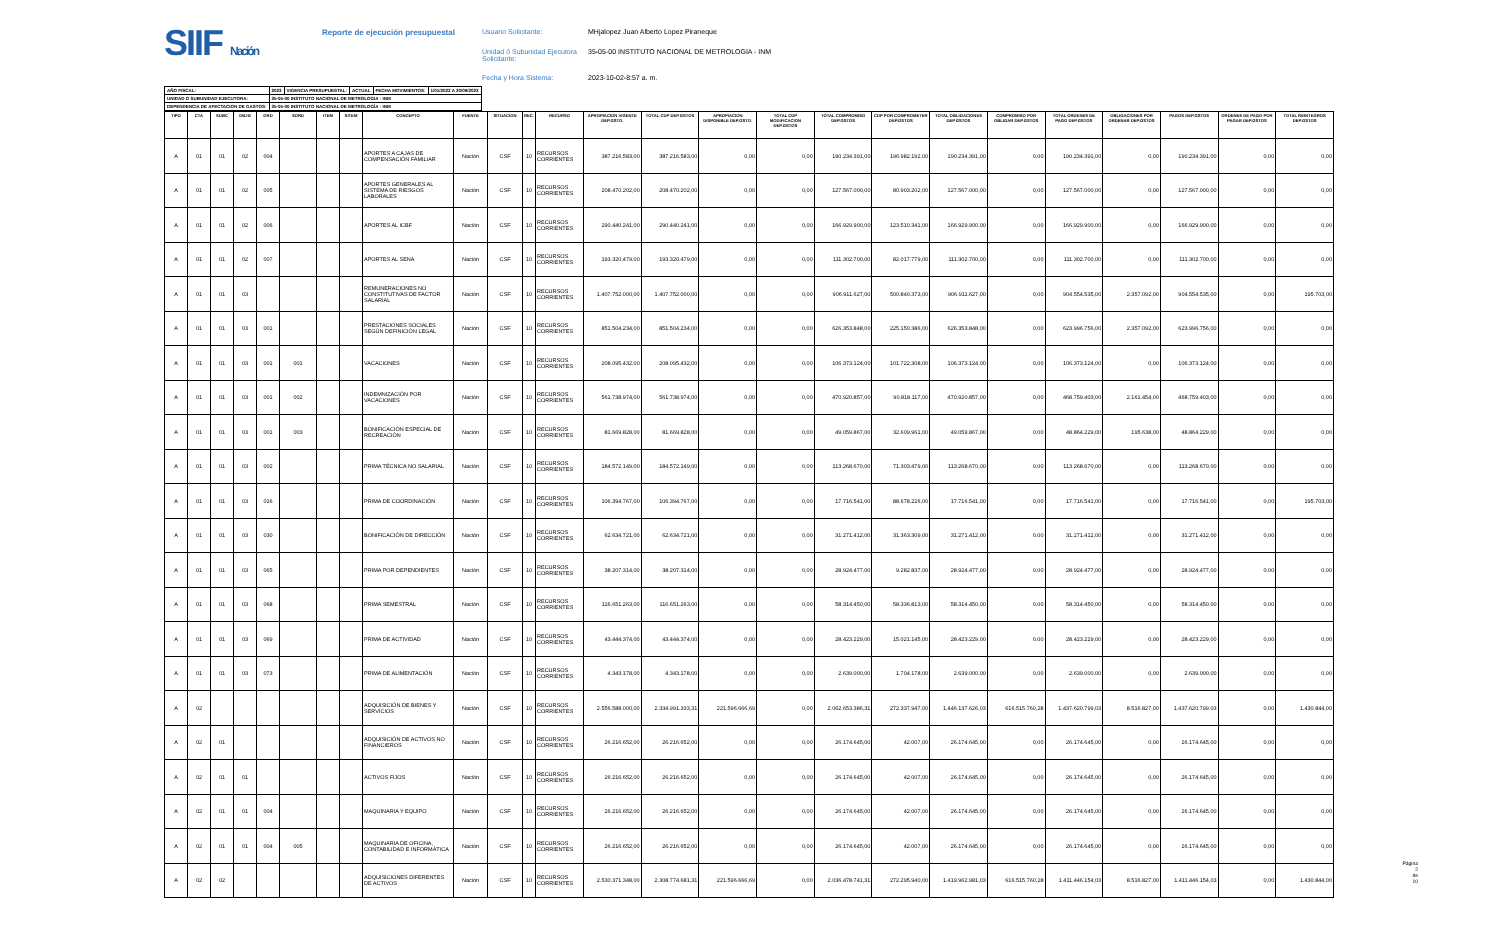SIIF Nación
Reporte de ejecución presupuestal Usuario Solicitante:
MHjalopez Juan Alberto Lopez Piraneque
Unidad ó Subunidad Ejecutora Solicitante:
35-05-00 INSTITUTO NACIONAL DE METROLOGIA - INM
Fecha y Hora Sistema:
2023-10-02-8:57 a. m.
| AÑO FISCAL: | 2023 | VIGENCIA PRESUPUESTAL: | ACTUAL | FECHA MOVIMIENTOS: | 1/01/2023 A 30/09/2023 |
| UNIDAD O SUBUNIDAD EJECUTORA: | 35-05-00 INSTITUTO NACIONAL DE METROLOGIA - INM | | | | |
| DEPENDENCIA DE AFECTACION DE GASTOS: | 35-05-00 INSTITUTO NACIONAL DE METROLOGÍA - INM | | | | |
| TIPO | CTA | SUBC | OBJG | ORD | SORD | ITEM | SITEM | CONCEPTO | FUENTE | SITUACION | REC. | RECURSO | APROPIACION VIGENTE DEP.GSTO. | TOTAL CDP DEP.GSTOS | APROPIACION DISPONIBLE DEP.GSTO. | TOTAL CDP MODIFICACION DEP.GSTOS | TOTAL COMPROMISO DEP.GSTOS | CDP POR COMPROMETER DEP.GSTOS | TOTAL OBLIGACIONES DEP.GSTOS | COMPROMISO POR OBLIGAR DEP.GSTOS | TOTAL ORDENES DE PAGO DEP.GSTOS | OBLIGACIONES POR ORDENAR DEP.GSTOS | PAGOS DEP.GSTOS | ORDENES DE PAGO POR PAGAR DEP.GSTOS | TOTAL REINTEGROS DEP.GSTOS |
| --- | --- | --- | --- | --- | --- | --- | --- | --- | --- | --- | --- | --- | --- | --- | --- | --- | --- | --- | --- | --- | --- | --- | --- | --- | --- |
| A | 01 | 01 | 02 | 004 | | | | APORTES A CAJAS DE COMPENSACIÓN FAMILIAR | Nación | CSF | 10 | RECURSOS CORRIENTES | 387.216.583,00 | 387.216.583,00 | 0,00 | 0,00 | 190.234.391,00 | 196.982.192,00 | 190.234.391,00 | 0,00 | 190.234.391,00 | 0,00 | 190.234.391,00 | 0,00 | 0,00 |
| A | 01 | 01 | 02 | 005 | | | | APORTES GENERALES AL SISTEMA DE RIESGOS LABORALES | Nación | CSF | 10 | RECURSOS CORRIENTES | 208.470.202,00 | 208.470.202,00 | 0,00 | 0,00 | 127.567.000,00 | 80.903.202,00 | 127.567.000,00 | 0,00 | 127.567.000,00 | 0,00 | 127.567.000,00 | 0,00 | 0,00 |
| A | 01 | 01 | 02 | 006 | | | | APORTES AL ICBF | Nación | CSF | 10 | RECURSOS CORRIENTES | 290.440.241,00 | 290.440.241,00 | 0,00 | 0,00 | 166.929.900,00 | 123.510.341,00 | 166.929.900,00 | 0,00 | 166.929.900,00 | 0,00 | 166.929.900,00 | 0,00 | 0,00 |
| A | 01 | 01 | 02 | 007 | | | | APORTES AL SENA | Nación | CSF | 10 | RECURSOS CORRIENTES | 193.320.479,00 | 193.320.479,00 | 0,00 | 0,00 | 111.302.700,00 | 82.017.779,00 | 111.302.700,00 | 0,00 | 111.302.700,00 | 0,00 | 111.302.700,00 | 0,00 | 0,00 |
| A | 01 | 01 | 03 | | | | | REMUNERACIONES NO CONSTITUTIVAS DE FACTOR SALARIAL | Nación | CSF | 10 | RECURSOS CORRIENTES | 1.407.752.000,00 | 1.407.752.000,00 | 0,00 | 0,00 | 906.911.627,00 | 500.840.373,00 | 906.911.627,00 | 0,00 | 904.554.535,00 | 2.357.092,00 | 904.554.535,00 | 0,00 | 195.703,00 |
| A | 01 | 01 | 03 | 001 | | | | PRESTACIONES SOCIALES SEGÚN DEFINICIÓN LEGAL | Nación | CSF | 10 | RECURSOS CORRIENTES | 851.504.234,00 | 851.504.234,00 | 0,00 | 0,00 | 626.353.848,00 | 225.150.386,00 | 626.353.848,00 | 0,00 | 623.996.756,00 | 2.357.092,00 | 623.996.756,00 | 0,00 | 0,00 |
| A | 01 | 01 | 03 | 001 | 001 | | | VACACIONES | Nación | CSF | 10 | RECURSOS CORRIENTES | 208.095.432,00 | 208.095.432,00 | 0,00 | 0,00 | 106.373.124,00 | 101.722.308,00 | 106.373.124,00 | 0,00 | 106.373.124,00 | 0,00 | 106.373.124,00 | 0,00 | 0,00 |
| A | 01 | 01 | 03 | 001 | 002 | | | INDEMNIZACIÓN POR VACACIONES | Nación | CSF | 10 | RECURSOS CORRIENTES | 561.738.974,00 | 561.738.974,00 | 0,00 | 0,00 | 470.920.857,00 | 90.818.117,00 | 470.920.857,00 | 0,00 | 468.759.403,00 | 2.161.454,00 | 468.759.403,00 | 0,00 | 0,00 |
| A | 01 | 01 | 03 | 001 | 003 | | | BONIFICACIÓN ESPECIAL DE RECREACIÓN | Nación | CSF | 10 | RECURSOS CORRIENTES | 81.669.828,00 | 81.669.828,00 | 0,00 | 0,00 | 49.059.867,00 | 32.609.961,00 | 49.059.867,00 | 0,00 | 48.864.229,00 | 195.638,00 | 48.864.229,00 | 0,00 | 0,00 |
| A | 01 | 01 | 03 | 002 | | | | PRIMA TÉCNICA NO SALARIAL | Nación | CSF | 10 | RECURSOS CORRIENTES | 184.572.149,00 | 184.572.149,00 | 0,00 | 0,00 | 113.268.670,00 | 71.303.479,00 | 113.268.670,00 | 0,00 | 113.268.670,00 | 0,00 | 113.268.670,00 | 0,00 | 0,00 |
| A | 01 | 01 | 03 | 016 | | | | PRIMA DE COORDINACIÓN | Nación | CSF | 10 | RECURSOS CORRIENTES | 106.394.767,00 | 106.394.767,00 | 0,00 | 0,00 | 17.716.541,00 | 88.678.226,00 | 17.716.541,00 | 0,00 | 17.716.541,00 | 0,00 | 17.716.541,00 | 0,00 | 195.703,00 |
| A | 01 | 01 | 03 | 030 | | | | BONIFICACIÓN DE DIRECCIÓN | Nación | CSF | 10 | RECURSOS CORRIENTES | 62.634.721,00 | 62.634.721,00 | 0,00 | 0,00 | 31.271.412,00 | 31.363.309,00 | 31.271.412,00 | 0,00 | 31.271.412,00 | 0,00 | 31.271.412,00 | 0,00 | 0,00 |
| A | 01 | 01 | 03 | 065 | | | | PRIMA POR DEPENDIENTES | Nación | CSF | 10 | RECURSOS CORRIENTES | 38.207.314,00 | 38.207.314,00 | 0,00 | 0,00 | 28.924.477,00 | 9.282.837,00 | 28.924.477,00 | 0,00 | 28.924.477,00 | 0,00 | 28.924.477,00 | 0,00 | 0,00 |
| A | 01 | 01 | 03 | 068 | | | | PRIMA SEMESTRAL | Nación | CSF | 10 | RECURSOS CORRIENTES | 116.651.263,00 | 116.651.263,00 | 0,00 | 0,00 | 58.314.450,00 | 58.336.813,00 | 58.314.450,00 | 0,00 | 58.314.450,00 | 0,00 | 58.314.450,00 | 0,00 | 0,00 |
| A | 01 | 01 | 03 | 069 | | | | PRIMA DE ACTIVIDAD | Nación | CSF | 10 | RECURSOS CORRIENTES | 43.444.374,00 | 43.444.374,00 | 0,00 | 0,00 | 28.423.229,00 | 15.021.145,00 | 28.423.229,00 | 0,00 | 28.423.229,00 | 0,00 | 28.423.229,00 | 0,00 | 0,00 |
| A | 01 | 01 | 03 | 073 | | | | PRIMA DE ALIMENTACIÓN | Nación | CSF | 10 | RECURSOS CORRIENTES | 4.343.178,00 | 4.343.178,00 | 0,00 | 0,00 | 2.639.000,00 | 1.704.178,00 | 2.639.000,00 | 0,00 | 2.639.000,00 | 0,00 | 2.639.000,00 | 0,00 | 0,00 |
| A | 02 | | | | | | | ADQUISICIÓN DE BIENES Y SERVICIOS | Nación | CSF | 10 | RECURSOS CORRIENTES | 2.556.588.000,00 | 2.334.991.333,31 | 221.596.666,69 | 0,00 | 2.062.653.386,31 | 272.337.947,00 | 1.446.137.626,03 | 616.515.760,28 | 1.437.620.799,03 | 8.516.827,00 | 1.437.620.799,03 | 0,00 | 1.430.844,00 |
| A | 02 | 01 | | | | | | ADQUISICIÓN DE ACTIVOS NO FINANCIEROS | Nación | CSF | 10 | RECURSOS CORRIENTES | 26.216.652,00 | 26.216.652,00 | 0,00 | 0,00 | 26.174.645,00 | 42.007,00 | 26.174.645,00 | 0,00 | 26.174.645,00 | 0,00 | 26.174.645,00 | 0,00 | 0,00 |
| A | 02 | 01 | 01 | | | | | ACTIVOS FIJOS | Nación | CSF | 10 | RECURSOS CORRIENTES | 26.216.652,00 | 26.216.652,00 | 0,00 | 0,00 | 26.174.645,00 | 42.007,00 | 26.174.645,00 | 0,00 | 26.174.645,00 | 0,00 | 26.174.645,00 | 0,00 | 0,00 |
| A | 02 | 01 | 01 | 004 | | | | MAQUINARIA Y EQUIPO | Nación | CSF | 10 | RECURSOS CORRIENTES | 26.216.652,00 | 26.216.652,00 | 0,00 | 0,00 | 26.174.645,00 | 42.007,00 | 26.174.645,00 | 0,00 | 26.174.645,00 | 0,00 | 26.174.645,00 | 0,00 | 0,00 |
| A | 02 | 01 | 01 | 004 | 005 | | | MAQUINARIA DE OFICINA, CONTABILIDAD E INFORMÁTICA | Nación | CSF | 10 | RECURSOS CORRIENTES | 26.216.652,00 | 26.216.652,00 | 0,00 | 0,00 | 26.174.645,00 | 42.007,00 | 26.174.645,00 | 0,00 | 26.174.645,00 | 0,00 | 26.174.645,00 | 0,00 | 0,00 |
| A | 02 | 02 | | | | | | ADQUISICIONES DIFERENTES DE ACTIVOS | Nación | CSF | 10 | RECURSOS CORRIENTES | 2.530.371.348,00 | 2.308.774.681,31 | 221.596.666,69 | 0,00 | 2.036.478.741,31 | 272.295.940,00 | 1.419.962.981,03 | 616.515.760,28 | 1.411.446.154,03 | 8.516.827,00 | 1.411.446.154,03 | 0,00 | 1.430.844,00 |
Página
2
de
10